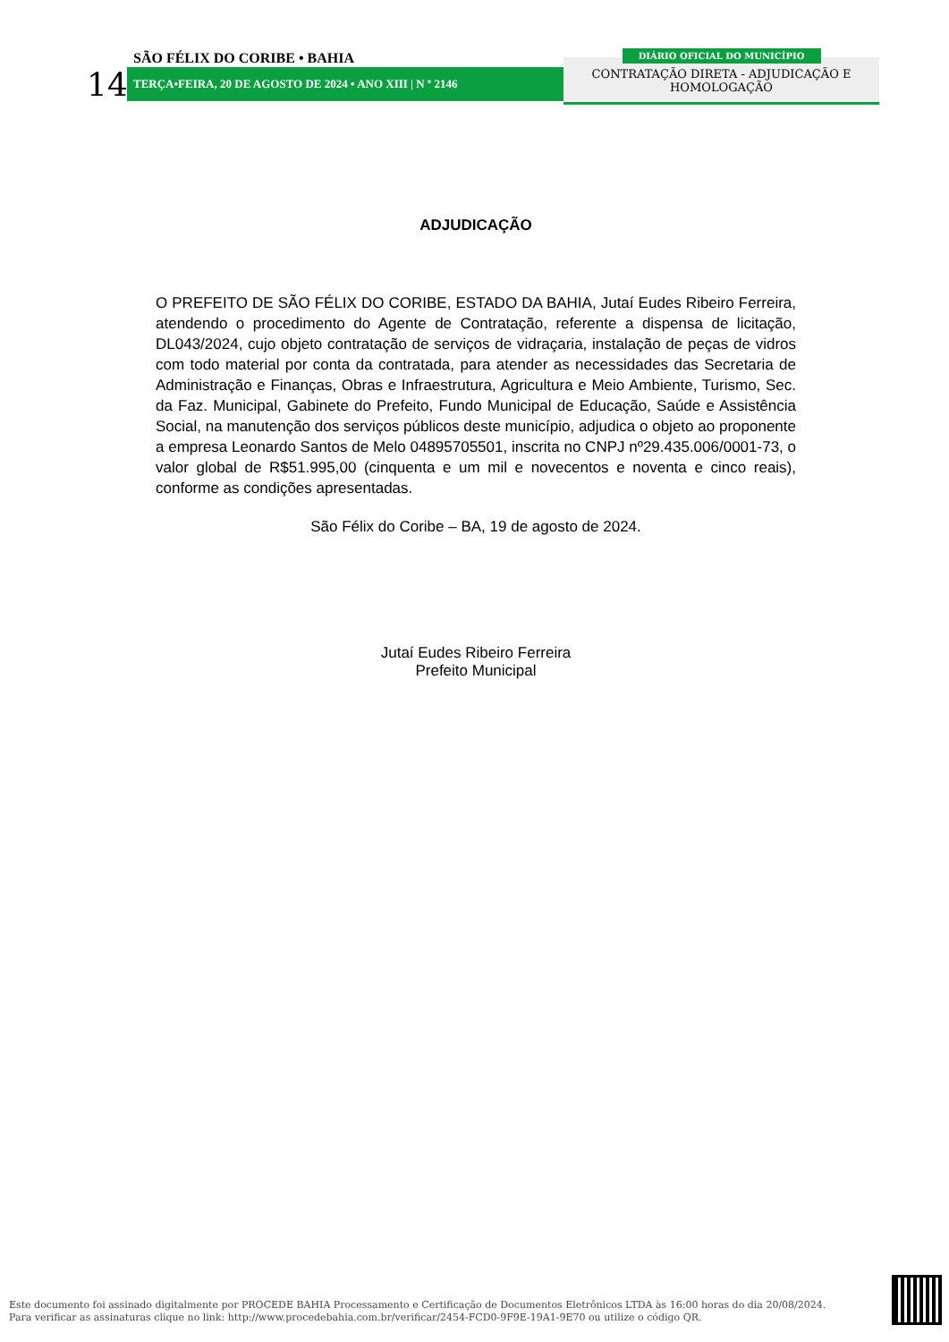14
SÃO FÉLIX DO CORIBE • BAHIA
TERÇA•FEIRA, 20 DE AGOSTO DE 2024 • ANO XIII | N º 2146
DIÁRIO OFICIAL DO MUNICÍPIO
CONTRATAÇÃO DIRETA - ADJUDICAÇÃO E
HOMOLOGAÇÃO
ADJUDICAÇÃO
O PREFEITO DE SÃO FÉLIX DO CORIBE, ESTADO DA BAHIA, Jutaí Eudes Ribeiro Ferreira, atendendo o procedimento do Agente de Contratação, referente a dispensa de licitação, DL043/2024, cujo objeto contratação de serviços de vidraçaria, instalação de peças de vidros com todo material por conta da contratada, para atender as necessidades das Secretaria de Administração e Finanças, Obras e Infraestrutura, Agricultura e Meio Ambiente, Turismo, Sec. da Faz. Municipal, Gabinete do Prefeito, Fundo Municipal de Educação, Saúde e Assistência Social, na manutenção dos serviços públicos deste município, adjudica o objeto ao proponente a empresa Leonardo Santos de Melo 04895705501, inscrita no CNPJ nº29.435.006/0001-73, o valor global de R$51.995,00 (cinquenta e um mil e novecentos e noventa e cinco reais), conforme as condições apresentadas.
São Félix do Coribe – BA, 19 de agosto de 2024.
Jutaí Eudes Ribeiro Ferreira
Prefeito Municipal
Este documento foi assinado digitalmente por PROCEDE BAHIA Processamento e Certificação de Documentos Eletrônicos LTDA às 16:00 horas do dia 20/08/2024.
Para verificar as assinaturas clique no link: http://www.procedebahia.com.br/verificar/2454-FCD0-9F9E-19A1-9E70 ou utilize o código QR.